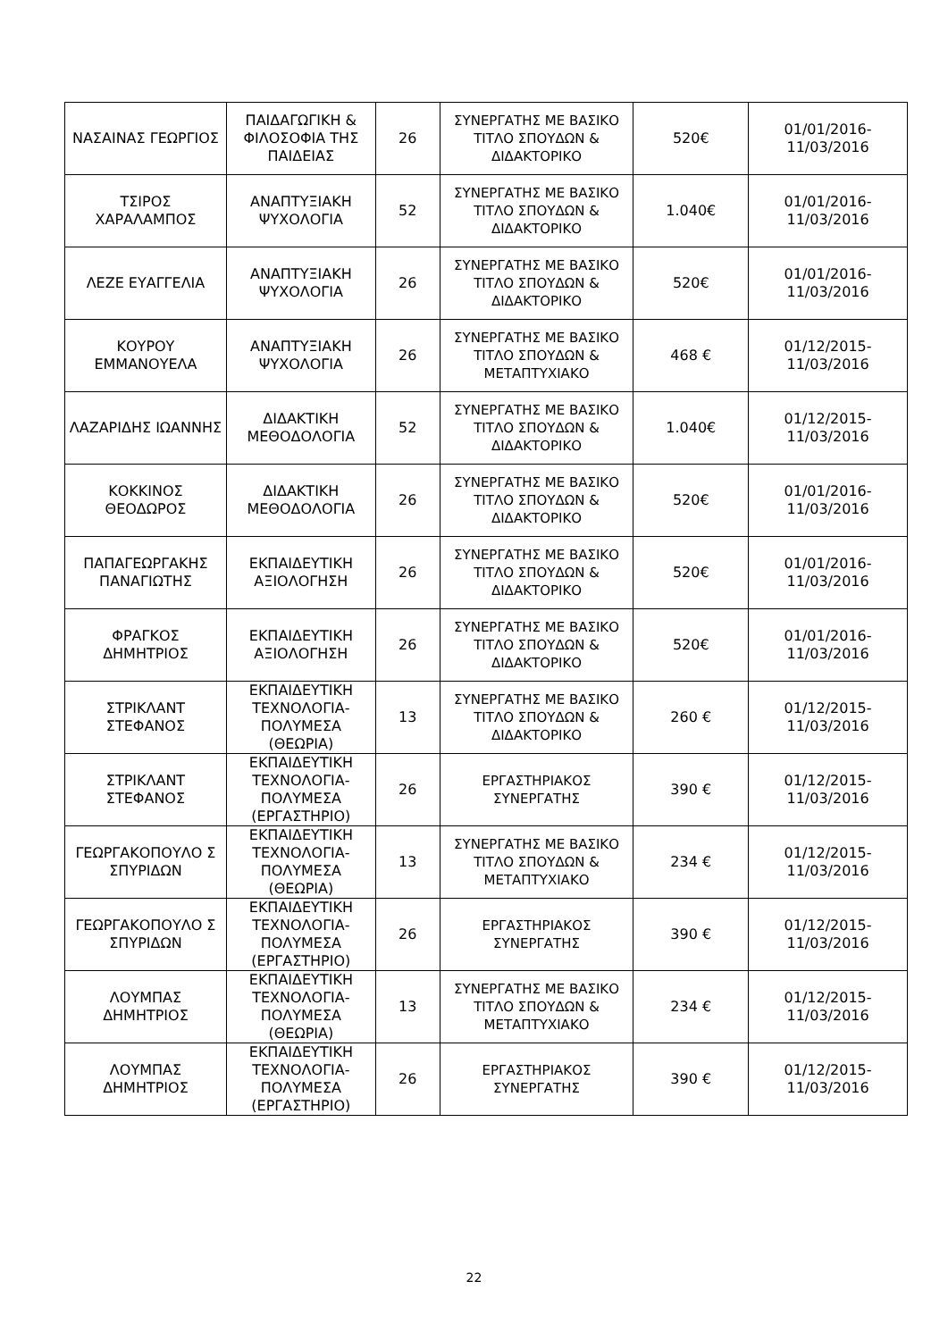| ΝΑΣΑΙΝΑΣ ΓΕΩΡΓΙΟΣ | ΠΑΙΔΑΓΩΓΙΚΗ & ΦΙΛΟΣΟΦΙΑ ΤΗΣ ΠΑΙΔΕΙΑΣ | 26 | ΣΥΝΕΡΓΑΤΗΣ ΜΕ ΒΑΣΙΚΟ ΤΙΤΛΟ ΣΠΟΥΔΩΝ & ΔΙΔΑΚΤΟΡΙΚΟ | 520€ | 01/01/2016-11/03/2016 |
| ΤΣΙΡΟΣ ΧΑΡΑΛΑΜΠΟΣ | ΑΝΑΠΤΥΞΙΑΚΗ ΨΥΧΟΛΟΓΙΑ | 52 | ΣΥΝΕΡΓΑΤΗΣ ΜΕ ΒΑΣΙΚΟ ΤΙΤΛΟ ΣΠΟΥΔΩΝ & ΔΙΔΑΚΤΟΡΙΚΟ | 1.040€ | 01/01/2016-11/03/2016 |
| ΛΕΖΕ ΕΥΑΓΓΕΛΙΑ | ΑΝΑΠΤΥΞΙΑΚΗ ΨΥΧΟΛΟΓΙΑ | 26 | ΣΥΝΕΡΓΑΤΗΣ ΜΕ ΒΑΣΙΚΟ ΤΙΤΛΟ ΣΠΟΥΔΩΝ & ΔΙΔΑΚΤΟΡΙΚΟ | 520€ | 01/01/2016-11/03/2016 |
| ΚΟΥΡΟΥ ΕΜΜΑΝΟΥΕΛΑ | ΑΝΑΠΤΥΞΙΑΚΗ ΨΥΧΟΛΟΓΙΑ | 26 | ΣΥΝΕΡΓΑΤΗΣ ΜΕ ΒΑΣΙΚΟ ΤΙΤΛΟ ΣΠΟΥΔΩΝ & ΜΕΤΑΠΤΥΧΙΑΚΟ | 468 € | 01/12/2015-11/03/2016 |
| ΛΑΖΑΡΙΔΗΣ ΙΩΑΝΝΗΣ | ΔΙΔΑΚΤΙΚΗ ΜΕΘΟΔΟΛΟΓΙΑ | 52 | ΣΥΝΕΡΓΑΤΗΣ ΜΕ ΒΑΣΙΚΟ ΤΙΤΛΟ ΣΠΟΥΔΩΝ & ΔΙΔΑΚΤΟΡΙΚΟ | 1.040€ | 01/12/2015-11/03/2016 |
| ΚΟΚΚΙΝΟΣ ΘΕΟΔΩΡΟΣ | ΔΙΔΑΚΤΙΚΗ ΜΕΘΟΔΟΛΟΓΙΑ | 26 | ΣΥΝΕΡΓΑΤΗΣ ΜΕ ΒΑΣΙΚΟ ΤΙΤΛΟ ΣΠΟΥΔΩΝ & ΔΙΔΑΚΤΟΡΙΚΟ | 520€ | 01/01/2016-11/03/2016 |
| ΠΑΠΑΓΕΩΡΓΑΚΗΣ ΠΑΝΑΓΙΩΤΗΣ | ΕΚΠΑΙΔΕΥΤΙΚΗ ΑΞΙΟΛΟΓΗΣΗ | 26 | ΣΥΝΕΡΓΑΤΗΣ ΜΕ ΒΑΣΙΚΟ ΤΙΤΛΟ ΣΠΟΥΔΩΝ & ΔΙΔΑΚΤΟΡΙΚΟ | 520€ | 01/01/2016-11/03/2016 |
| ΦΡΑΓΚΟΣ ΔΗΜΗΤΡΙΟΣ | ΕΚΠΑΙΔΕΥΤΙΚΗ ΑΞΙΟΛΟΓΗΣΗ | 26 | ΣΥΝΕΡΓΑΤΗΣ ΜΕ ΒΑΣΙΚΟ ΤΙΤΛΟ ΣΠΟΥΔΩΝ & ΔΙΔΑΚΤΟΡΙΚΟ | 520€ | 01/01/2016-11/03/2016 |
| ΣΤΡΙΚΛΑΝΤ ΣΤΕΦΑΝΟΣ | ΕΚΠΑΙΔΕΥΤΙΚΗ ΤΕΧΝΟΛΟΓΙΑ-ΠΟΛΥΜΕΣΑ (ΘΕΩΡΙΑ) | 13 | ΣΥΝΕΡΓΑΤΗΣ ΜΕ ΒΑΣΙΚΟ ΤΙΤΛΟ ΣΠΟΥΔΩΝ & ΔΙΔΑΚΤΟΡΙΚΟ | 260 € | 01/12/2015-11/03/2016 |
| ΣΤΡΙΚΛΑΝΤ ΣΤΕΦΑΝΟΣ | ΕΚΠΑΙΔΕΥΤΙΚΗ ΤΕΧΝΟΛΟΓΙΑ-ΠΟΛΥΜΕΣΑ (ΕΡΓΑΣΤΗΡΙΟ) | 26 | ΕΡΓΑΣΤΗΡΙΑΚΟΣ ΣΥΝΕΡΓΑΤΗΣ | 390 € | 01/12/2015-11/03/2016 |
| ΓΕΩΡΓΑΚΟΠΟΥΛΟ Σ ΣΠΥΡΙΔΩΝ | ΕΚΠΑΙΔΕΥΤΙΚΗ ΤΕΧΝΟΛΟΓΙΑ-ΠΟΛΥΜΕΣΑ (ΘΕΩΡΙΑ) | 13 | ΣΥΝΕΡΓΑΤΗΣ ΜΕ ΒΑΣΙΚΟ ΤΙΤΛΟ ΣΠΟΥΔΩΝ & ΜΕΤΑΠΤΥΧΙΑΚΟ | 234 € | 01/12/2015-11/03/2016 |
| ΓΕΩΡΓΑΚΟΠΟΥΛΟ Σ ΣΠΥΡΙΔΩΝ | ΕΚΠΑΙΔΕΥΤΙΚΗ ΤΕΧΝΟΛΟΓΙΑ-ΠΟΛΥΜΕΣΑ (ΕΡΓΑΣΤΗΡΙΟ) | 26 | ΕΡΓΑΣΤΗΡΙΑΚΟΣ ΣΥΝΕΡΓΑΤΗΣ | 390 € | 01/12/2015-11/03/2016 |
| ΛΟΥΜΠΑΣ ΔΗΜΗΤΡΙΟΣ | ΕΚΠΑΙΔΕΥΤΙΚΗ ΤΕΧΝΟΛΟΓΙΑ-ΠΟΛΥΜΕΣΑ (ΘΕΩΡΙΑ) | 13 | ΣΥΝΕΡΓΑΤΗΣ ΜΕ ΒΑΣΙΚΟ ΤΙΤΛΟ ΣΠΟΥΔΩΝ & ΜΕΤΑΠΤΥΧΙΑΚΟ | 234 € | 01/12/2015-11/03/2016 |
| ΛΟΥΜΠΑΣ ΔΗΜΗΤΡΙΟΣ | ΕΚΠΑΙΔΕΥΤΙΚΗ ΤΕΧΝΟΛΟΓΙΑ-ΠΟΛΥΜΕΣΑ (ΕΡΓΑΣΤΗΡΙΟ) | 26 | ΕΡΓΑΣΤΗΡΙΑΚΟΣ ΣΥΝΕΡΓΑΤΗΣ | 390 € | 01/12/2015-11/03/2016 |
22